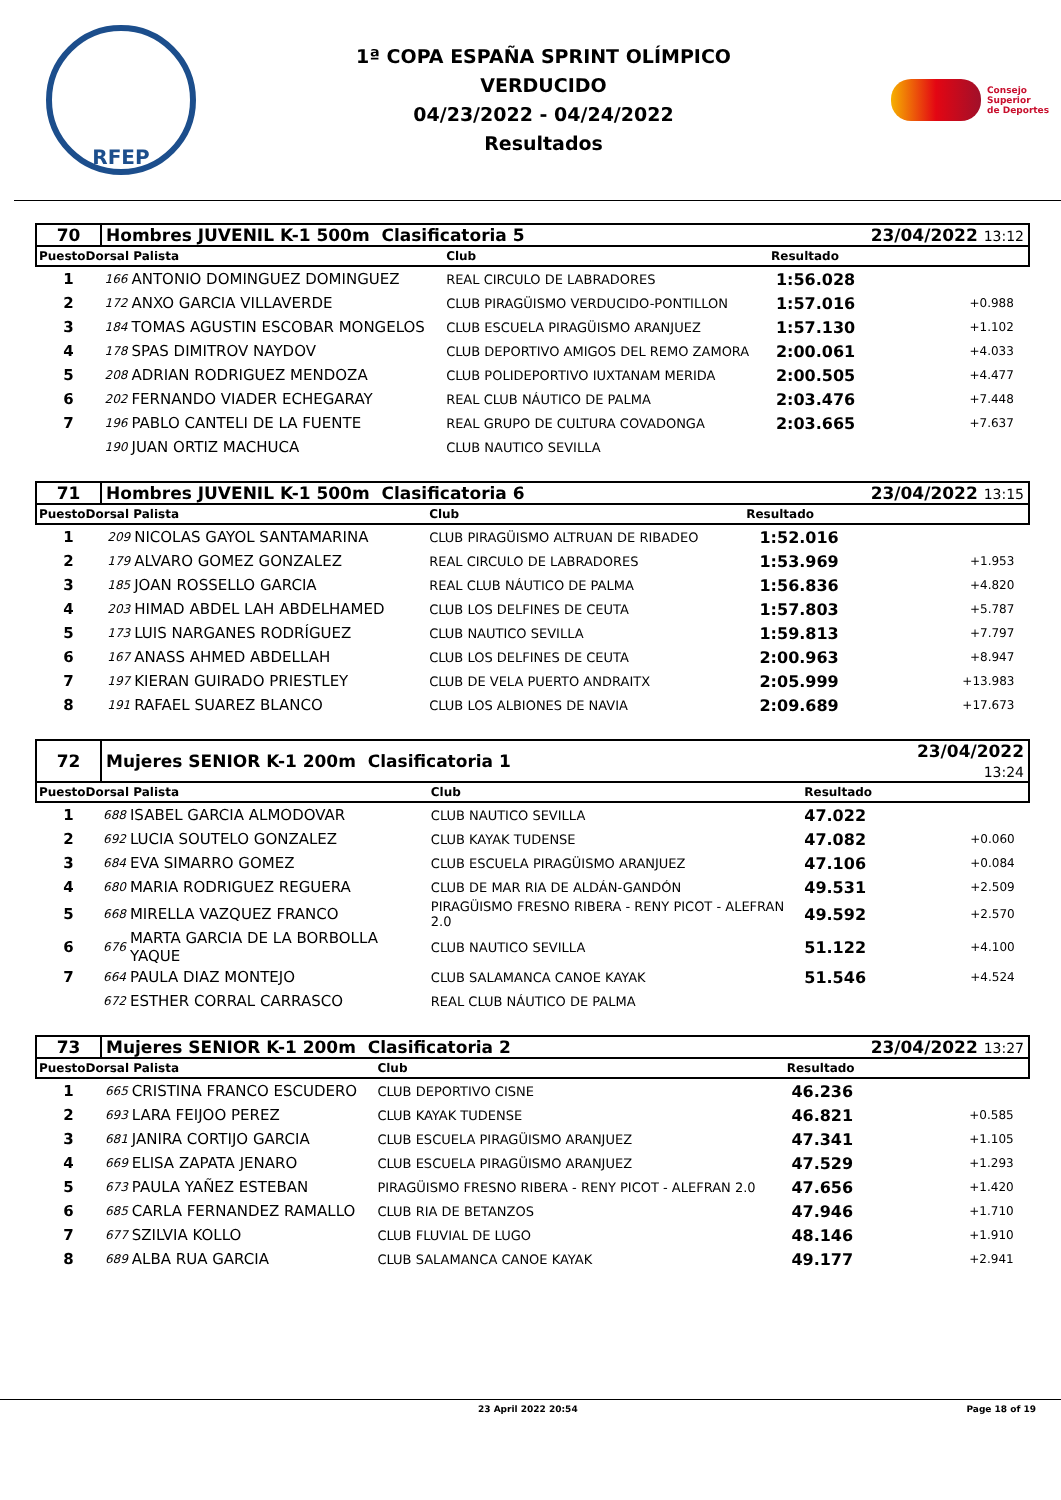RFEP
1ª COPA ESPAÑA SPRINT OLÍMPICO
VERDUCIDO
04/23/2022 - 04/24/2022
Resultados
Consejo
Superior
de Deportes
| 70 | Hombres JUVENIL K-1 500m Clasificatoria 5 | | | | 23/04/2022 13:12 | |
| PuestoDorsal Palista | | | Club | Resultado | | |
| 1 | 166 | ANTONIO DOMINGUEZ DOMINGUEZ | REAL CIRCULO DE LABRADORES | 1:56.028 | | |
| 2 | 172 | ANXO GARCIA VILLAVERDE | CLUB PIRAGÜISMO VERDUCIDO-PONTILLON | 1:57.016 | +0.988 | |
| 3 | 184 | TOMAS AGUSTIN ESCOBAR MONGELOS | CLUB ESCUELA PIRAGÜISMO ARANJUEZ | 1:57.130 | +1.102 | |
| 4 | 178 | SPAS DIMITROV NAYDOV | CLUB DEPORTIVO AMIGOS DEL REMO ZAMORA | 2:00.061 | +4.033 | |
| 5 | 208 | ADRIAN RODRIGUEZ MENDOZA | CLUB POLIDEPORTIVO IUXTANAM MERIDA | 2:00.505 | +4.477 | |
| 6 | 202 | FERNANDO VIADER ECHEGARAY | REAL CLUB NÁUTICO DE PALMA | 2:03.476 | +7.448 | |
| 7 | 196 | PABLO CANTELI DE LA FUENTE | REAL GRUPO DE CULTURA COVADONGA | 2:03.665 | +7.637 | |
| | 190 | JUAN ORTIZ MACHUCA | CLUB NAUTICO SEVILLA | | | |
| 71 | Hombres JUVENIL K-1 500m Clasificatoria 6 | | | | 23/04/2022 13:15 | |
| PuestoDorsal Palista | | | Club | Resultado | | |
| 1 | 209 | NICOLAS GAYOL SANTAMARINA | CLUB PIRAGÜISMO ALTRUAN DE RIBADEO | 1:52.016 | | |
| 2 | 179 | ALVARO GOMEZ GONZALEZ | REAL CIRCULO DE LABRADORES | 1:53.969 | +1.953 | |
| 3 | 185 | JOAN ROSSELLO GARCIA | REAL CLUB NÁUTICO DE PALMA | 1:56.836 | +4.820 | |
| 4 | 203 | HIMAD ABDEL LAH ABDELHAMED | CLUB LOS DELFINES DE CEUTA | 1:57.803 | +5.787 | |
| 5 | 173 | LUIS NARGANES RODRÍGUEZ | CLUB NAUTICO SEVILLA | 1:59.813 | +7.797 | |
| 6 | 167 | ANASS AHMED ABDELLAH | CLUB LOS DELFINES DE CEUTA | 2:00.963 | +8.947 | |
| 7 | 197 | KIERAN GUIRADO PRIESTLEY | CLUB DE VELA PUERTO ANDRAITX | 2:05.999 | +13.983 | |
| 8 | 191 | RAFAEL SUAREZ BLANCO | CLUB LOS ALBIONES DE NAVIA | 2:09.689 | +17.673 | |
| 72 | Mujeres SENIOR K-1 200m Clasificatoria 1 | | | | 23/04/2022 13:24 | |
| PuestoDorsal Palista | | | Club | Resultado | | |
| 1 | 688 | ISABEL GARCIA ALMODOVAR | CLUB NAUTICO SEVILLA | 47.022 | | |
| 2 | 692 | LUCIA SOUTELO GONZALEZ | CLUB KAYAK TUDENSE | 47.082 | +0.060 | |
| 3 | 684 | EVA SIMARRO GOMEZ | CLUB ESCUELA PIRAGÜISMO ARANJUEZ | 47.106 | +0.084 | |
| 4 | 680 | MARIA RODRIGUEZ REGUERA | CLUB DE MAR RIA DE ALDÁN-GANDÓN | 49.531 | +2.509 | |
| 5 | 668 | MIRELLA VAZQUEZ FRANCO | PIRAGÜISMO FRESNO RIBERA - RENY PICOT - ALEFRAN 2.0 | 49.592 | +2.570 | |
| 6 | 676 | MARTA GARCIA DE LA BORBOLLA YAQUE | CLUB NAUTICO SEVILLA | 51.122 | +4.100 | |
| 7 | 664 | PAULA DIAZ MONTEJO | CLUB SALAMANCA CANOE KAYAK | 51.546 | +4.524 | |
| | 672 | ESTHER CORRAL CARRASCO | REAL CLUB NÁUTICO DE PALMA | | | |
| 73 | Mujeres SENIOR K-1 200m Clasificatoria 2 | | | | 23/04/2022 13:27 | |
| PuestoDorsal Palista | | | Club | Resultado | | |
| 1 | 665 | CRISTINA FRANCO ESCUDERO | CLUB DEPORTIVO CISNE | 46.236 | | |
| 2 | 693 | LARA FEIJOO PEREZ | CLUB KAYAK TUDENSE | 46.821 | +0.585 | |
| 3 | 681 | JANIRA CORTIJO GARCIA | CLUB ESCUELA PIRAGÜISMO ARANJUEZ | 47.341 | +1.105 | |
| 4 | 669 | ELISA ZAPATA JENARO | CLUB ESCUELA PIRAGÜISMO ARANJUEZ | 47.529 | +1.293 | |
| 5 | 673 | PAULA YAÑEZ ESTEBAN | PIRAGÜISMO FRESNO RIBERA - RENY PICOT - ALEFRAN 2.0 | 47.656 | +1.420 | |
| 6 | 685 | CARLA FERNANDEZ RAMALLO | CLUB RIA DE BETANZOS | 47.946 | +1.710 | |
| 7 | 677 | SZILVIA KOLLO | CLUB FLUVIAL DE LUGO | 48.146 | +1.910 | |
| 8 | 689 | ALBA RUA GARCIA | CLUB SALAMANCA CANOE KAYAK | 49.177 | +2.941 | |
23 April 2022 20:54 Page 18 of 19